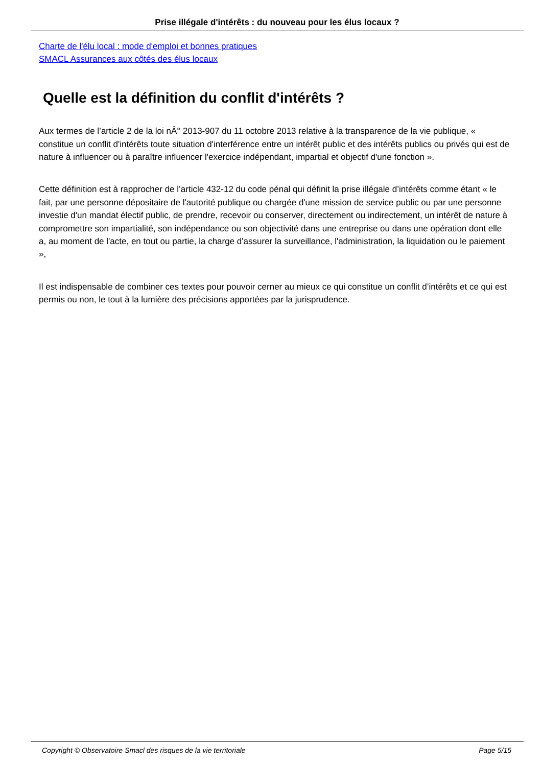Prise illégale d'intérêts : du nouveau pour les élus locaux ?
Charte de l'élu local : mode d'emploi et bonnes pratiques
SMACL Assurances aux côtés des élus locaux
Quelle est la définition du conflit d'intérêts ?
Aux termes de l’article 2 de la loi nÂ° 2013-907 du 11 octobre 2013 relative à la transparence de la vie publique, « constitue un conflit d'intérêts toute situation d'interférence entre un intérêt public et des intérêts publics ou privés qui est de nature à influencer ou à paraître influencer l'exercice indépendant, impartial et objectif d'une fonction ».
Cette définition est à rapprocher de l’article 432-12 du code pénal qui définit la prise illégale d’intérêts comme étant « le fait, par une personne dépositaire de l'autorité publique ou chargée d'une mission de service public ou par une personne investie d'un mandat électif public, de prendre, recevoir ou conserver, directement ou indirectement, un intérêt de nature à compromettre son impartialité, son indépendance ou son objectivité dans une entreprise ou dans une opération dont elle a, au moment de l'acte, en tout ou partie, la charge d'assurer la surveillance, l'administration, la liquidation ou le paiement »,
Il est indispensable de combiner ces textes pour pouvoir cerner au mieux ce qui constitue un conflit d’intérêts et ce qui est permis ou non, le tout à la lumière des précisions apportées par la jurisprudence.
Copyright © Observatoire Smacl des risques de la vie territoriale Page 5/15